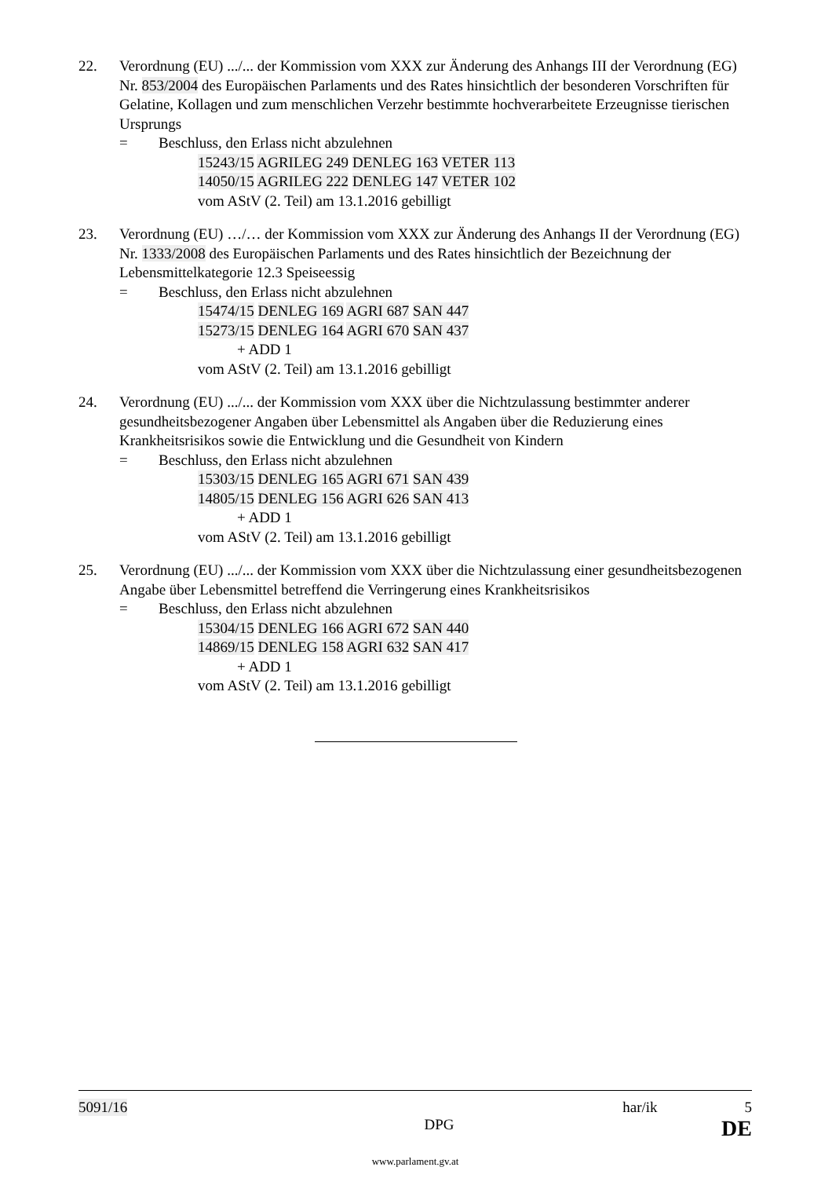22. Verordnung (EU) .../... der Kommission vom XXX zur Änderung des Anhangs III der Verordnung (EG) Nr. 853/2004 des Europäischen Parlaments und des Rates hinsichtlich der besonderen Vorschriften für Gelatine, Kollagen und zum menschlichen Verzehr bestimmte hochverarbeitete Erzeugnisse tierischen Ursprungs
= Beschluss, den Erlass nicht abzulehnen
15243/15 AGRILEG 249 DENLEG 163 VETER 113
14050/15 AGRILEG 222 DENLEG 147 VETER 102
vom AStV (2. Teil) am 13.1.2016 gebilligt
23. Verordnung (EU) …/… der Kommission vom XXX zur Änderung des Anhangs II der Verordnung (EG) Nr. 1333/2008 des Europäischen Parlaments und des Rates hinsichtlich der Bezeichnung der Lebensmittelkategorie 12.3 Speiseessig
= Beschluss, den Erlass nicht abzulehnen
15474/15 DENLEG 169 AGRI 687 SAN 447
15273/15 DENLEG 164 AGRI 670 SAN 437
+ ADD 1
vom AStV (2. Teil) am 13.1.2016 gebilligt
24. Verordnung (EU) .../... der Kommission vom XXX über die Nichtzulassung bestimmter anderer gesundheitsbezogener Angaben über Lebensmittel als Angaben über die Reduzierung eines Krankheitsrisikos sowie die Entwicklung und die Gesundheit von Kindern
= Beschluss, den Erlass nicht abzulehnen
15303/15 DENLEG 165 AGRI 671 SAN 439
14805/15 DENLEG 156 AGRI 626 SAN 413
+ ADD 1
vom AStV (2. Teil) am 13.1.2016 gebilligt
25. Verordnung (EU) .../... der Kommission vom XXX über die Nichtzulassung einer gesundheitsbezogenen Angabe über Lebensmittel betreffend die Verringerung eines Krankheitsrisikos
= Beschluss, den Erlass nicht abzulehnen
15304/15 DENLEG 166 AGRI 672 SAN 440
14869/15 DENLEG 158 AGRI 632 SAN 417
+ ADD 1
vom AStV (2. Teil) am 13.1.2016 gebilligt
5091/16 har/ik 5
DPG DE
www.parlament.gv.at